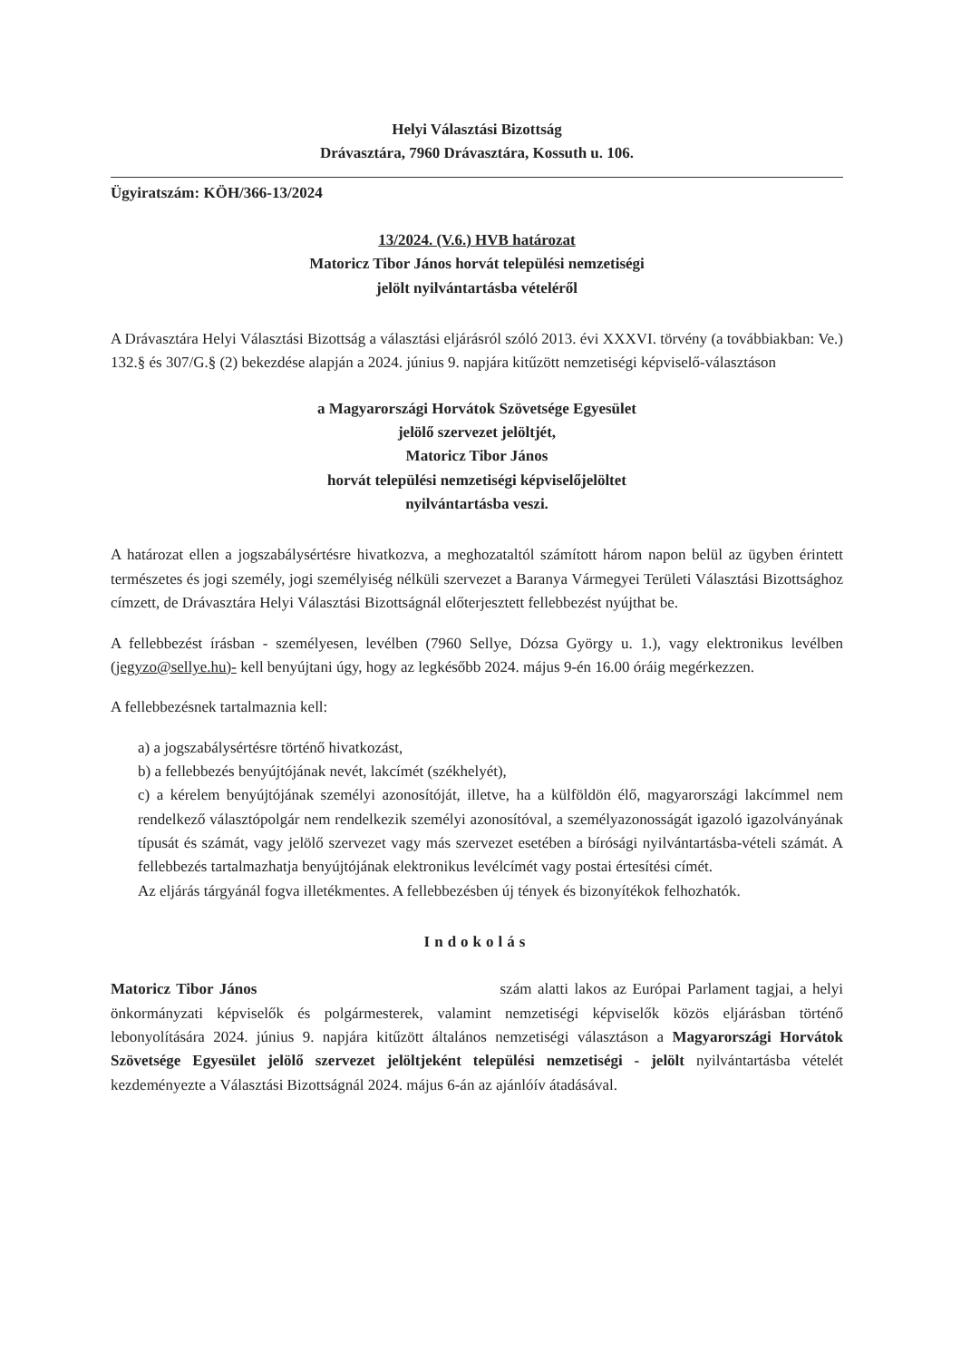Helyi Választási Bizottság
Drávasztára, 7960 Drávasztára, Kossuth u. 106.
Ügyiratszám: KÖH/366-13/2024
13/2024. (V.6.) HVB határozat
Matoricz Tibor János horvát települési nemzetiségi
jelölt nyilvántartásba vételéről
A Drávasztára Helyi Választási Bizottság a választási eljárásról szóló 2013. évi XXXVI. törvény (a továbbiakban: Ve.) 132.§ és 307/G.§ (2) bekezdése alapján a 2024. június 9. napjára kitűzött nemzetiségi képviselő-választáson
a Magyarországi Horvátok Szövetsége Egyesület
jelölő szervezet jelöltjét,
Matoricz Tibor János
horvát települési nemzetiségi képviselőjelöltet
nyilvántartásba veszi.
A határozat ellen a jogszabálysértésre hivatkozva, a meghozataltól számított három napon belül az ügyben érintett természetes és jogi személy, jogi személyiség nélküli szervezet a Baranya Vármegyei Területi Választási Bizottsághoz címzett, de Drávasztára Helyi Választási Bizottságnál előterjesztett fellebbezést nyújthat be.
A fellebbezést írásban - személyesen, levélben (7960 Sellye, Dózsa György u. 1.), vagy elektronikus levélben (jegyzo@sellye.hu)- kell benyújtani úgy, hogy az legkésőbb 2024. május 9-én 16.00 óráig megérkezzen.
A fellebbezésnek tartalmaznia kell:
a) a jogszabálysértésre történő hivatkozást,
b) a fellebbezés benyújtójának nevét, lakcímét (székhelyét),
c) a kérelem benyújtójának személyi azonosítóját, illetve, ha a külföldön élő, magyarországi lakcímmel nem rendelkező választópolgár nem rendelkezik személyi azonosítóval, a személyazonosságát igazoló igazolványának típusát és számát, vagy jelölő szervezet vagy más szervezet esetében a bírósági nyilvántartásba-vételi számát. A fellebbezés tartalmazhatja benyújtójának elektronikus levélcímét vagy postai értesítési címét.
Az eljárás tárgyánál fogva illetékmentes. A fellebbezésben új tények és bizonyítékok felhozhatók.
Indokolás
Matoricz Tibor János szám alatti lakos az Európai Parlament tagjai, a helyi önkormányzati képviselők és polgármesterek, valamint nemzetiségi képviselők közös eljárásban történő lebonyolítására 2024. június 9. napjára kitűzött általános nemzetiségi választáson a Magyarországi Horvátok Szövetsége Egyesület jelölő szervezet jelöltjeként települési nemzetiségi - jelölt nyilvántartásba vételét kezdeményezte a Választási Bizottságnál 2024. május 6-án az ajánlóív átadásával.